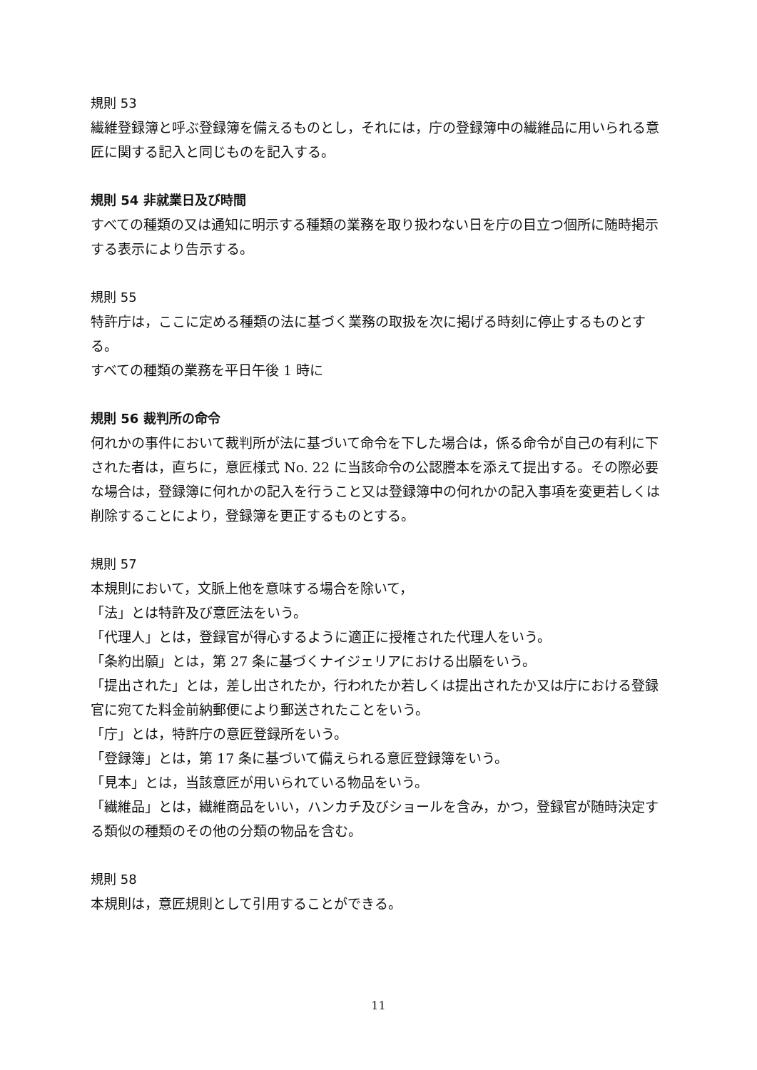規則 53
繊維登録簿と呼ぶ登録簿を備えるものとし，それには，庁の登録簿中の繊維品に用いられる意匠に関する記入と同じものを記入する。
規則 54 非就業日及び時間
すべての種類の又は通知に明示する種類の業務を取り扱わない日を庁の目立つ個所に随時掲示する表示により告示する。
規則 55
特許庁は，ここに定める種類の法に基づく業務の取扱を次に掲げる時刻に停止するものとする。
すべての種類の業務を平日午後 1 時に
規則 56 裁判所の命令
何れかの事件において裁判所が法に基づいて命令を下した場合は，係る命令が自己の有利に下された者は，直ちに，意匠様式 No. 22 に当該命令の公認謄本を添えて提出する。その際必要な場合は，登録簿に何れかの記入を行うこと又は登録簿中の何れかの記入事項を変更若しくは削除することにより，登録簿を更正するものとする。
規則 57
本規則において，文脈上他を意味する場合を除いて，
「法」とは特許及び意匠法をいう。
「代理人」とは，登録官が得心するように適正に授権された代理人をいう。
「条約出願」とは，第 27 条に基づくナイジェリアにおける出願をいう。
「提出された」とは，差し出されたか，行われたか若しくは提出されたか又は庁における登録官に宛てた料金前納郵便により郵送されたことをいう。
「庁」とは，特許庁の意匠登録所をいう。
「登録簿」とは，第 17 条に基づいて備えられる意匠登録簿をいう。
「見本」とは，当該意匠が用いられている物品をいう。
「繊維品」とは，繊維商品をいい，ハンカチ及びショールを含み，かつ，登録官が随時決定する類似の種類のその他の分類の物品を含む。
規則 58
本規則は，意匠規則として引用することができる。
11